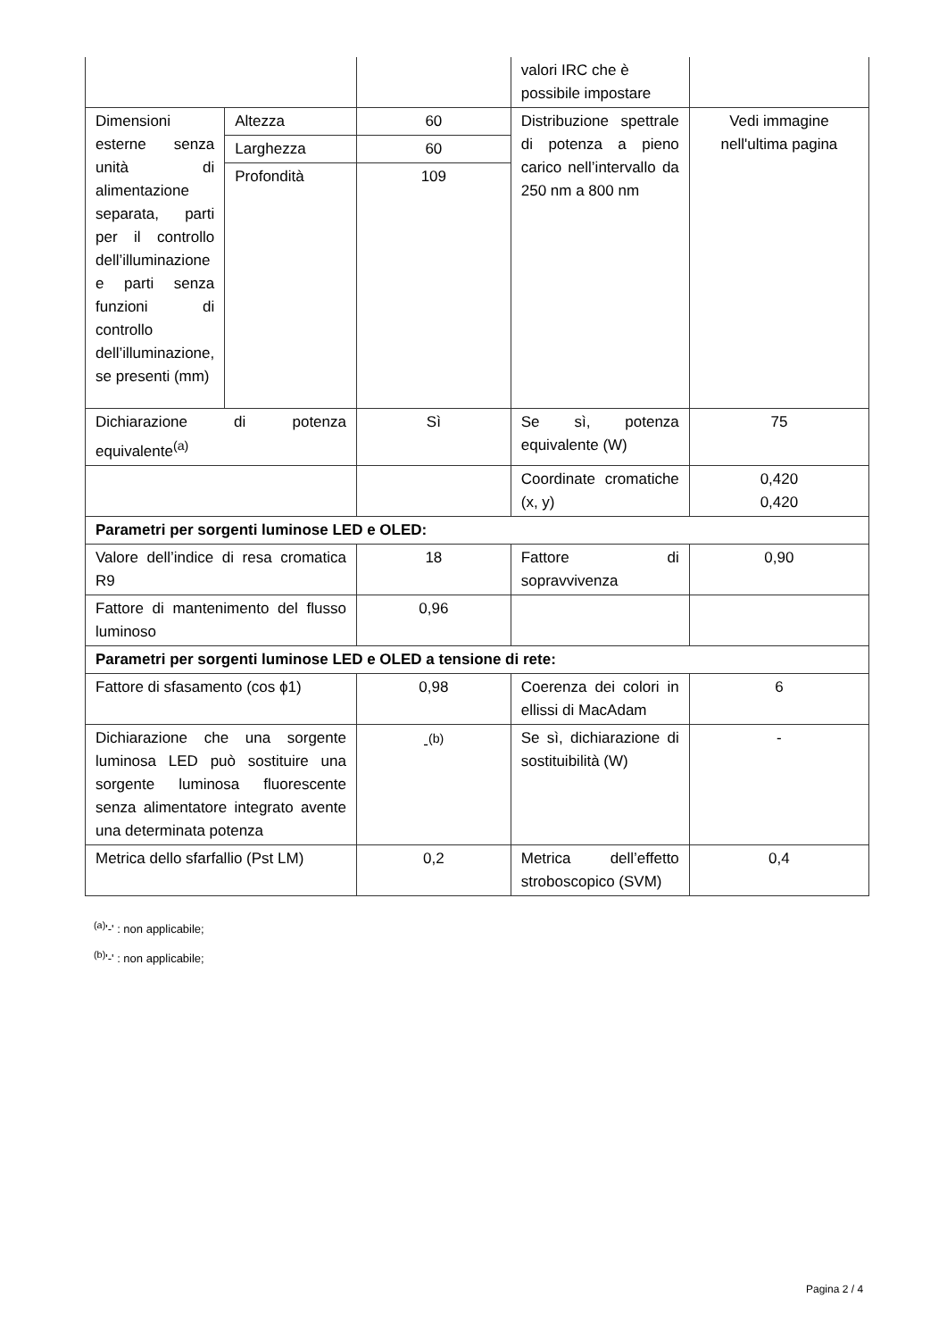| | | | valori IRC che è possibile impostare | |
| Dimensioni esterne senza unità di alimentazione separata, parti per il controllo dell’illuminazione e parti senza funzioni di controllo dell’illuminazione, se presenti (mm) | Altezza | 60 | Distribuzione spettrale di potenza a pieno carico nell’intervallo da 250 nm a 800 nm | Vedi immagine nell'ultima pagina |
| | Larghezza | 60 | | |
| | Profondità | 109 | | |
| Dichiarazione di potenza equivalente<sup>(a)</sup> | | Sì | Se sì, potenza equivalente (W) | 75 |
| | | | Coordinate cromatiche (x, y) | 0,420 0,420 |
| Parametri per sorgenti luminose LED e OLED: | | | | |
| Valore dell’indice di resa cromatica R9 | | 18 | Fattore di sopravvivenza | 0,90 |
| Fattore di mantenimento del flusso luminoso | | 0,96 | | |
| Parametri per sorgenti luminose LED e OLED a tensione di rete: | | | | |
| Fattore di sfasamento (cos ϕ1) | | 0,98 | Coerenza dei colori in ellissi di MacAdam | 6 |
| Dichiarazione che una sorgente luminosa LED può sostituire una sorgente luminosa fluorescente senza alimentatore integrato avente una determinata potenza | | -<sup>(b)</sup> | Se sì, dichiarazione di sostituibilità (W) | - |
| Metrica dello sfarfallio (Pst LM) | | 0,2 | Metrica dell’effetto stroboscopico (SVM) | 0,4 |
<sup>(a)</sup> '-' : non applicabile;
<sup>(b)</sup> '-' : non applicabile;
Pagina 2 / 4